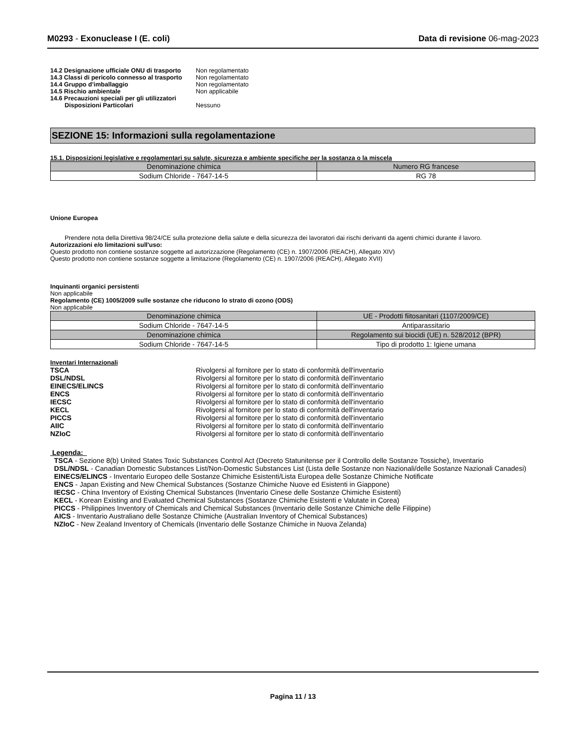M0293 - Exonuclease I (E. coli)
Data di revisione 06-mag-2023
14.2 Designazione ufficiale ONU di trasporto
Non regolamentato
14.3 Classi di pericolo connesso al trasporto
Non regolamentato
14.4 Gruppo d’imballaggio Non regolamentato
14.5 Rischio ambientale Non applicabile
14.6 Precauzioni speciali per gli utilizzatori
Disposizioni Particolari Nessuno
SEZIONE 15: Informazioni sulla regolamentazione
15.1. Disposizioni legislative e regolamentari su salute, sicurezza e ambiente specifiche per la sostanza o la miscela
| Denominazione chimica | Numero RG francese |
| --- | --- |
| Sodium Chloride - 7647-14-5 | RG 78 |
Unione Europea
Prendere nota della Direttiva 98/24/CE sulla protezione della salute e della sicurezza dei lavoratori dai rischi derivanti da agenti chimici durante il lavoro.
Autorizzazioni e/o limitazioni sull'uso:
Questo prodotto non contiene sostanze soggette ad autorizzazione (Regolamento (CE) n. 1907/2006 (REACH), Allegato XIV)
Questo prodotto non contiene sostanze soggette a limitazione (Regolamento (CE) n. 1907/2006 (REACH), Allegato XVII)
Inquinanti organici persistenti
Non applicabile
Regolamento (CE) 1005/2009 sulle sostanze che riducono lo strato di ozono (ODS)
Non applicabile
| Denominazione chimica | UE - Prodotti fiitosanitari (1107/2009/CE) |
| --- | --- |
| Sodium Chloride - 7647-14-5 | Antiparassitario |
| Denominazione chimica | Regolamento sui biocidi (UE) n. 528/2012 (BPR) |
| Sodium Chloride - 7647-14-5 | Tipo di prodotto 1: Igiene umana |
Inventari Internazionali
| TSCA | Rivolgersi al fornitore per lo stato di conformità dell'inventario |
| DSL/NDSL | Rivolgersi al fornitore per lo stato di conformità dell'inventario |
| EINECS/ELINCS | Rivolgersi al fornitore per lo stato di conformità dell'inventario |
| ENCS | Rivolgersi al fornitore per lo stato di conformità dell'inventario |
| IECSC | Rivolgersi al fornitore per lo stato di conformità dell'inventario |
| KECL | Rivolgersi al fornitore per lo stato di conformità dell'inventario |
| PICCS | Rivolgersi al fornitore per lo stato di conformità dell'inventario |
| AIIC | Rivolgersi al fornitore per lo stato di conformità dell'inventario |
| NZIoC | Rivolgersi al fornitore per lo stato di conformità dell'inventario |
Legenda:
TSCA - Sezione 8(b) United States Toxic Substances Control Act (Decreto Statunitense per il Controllo delle Sostanze Tossiche), Inventario
DSL/NDSL - Canadian Domestic Substances List/Non-Domestic Substances List (Lista delle Sostanze non Nazionali/delle Sostanze Nazionali Canadesi)
EINECS/ELINCS - Inventario Europeo delle Sostanze Chimiche Esistenti/Lista Europea delle Sostanze Chimiche Notificate
ENCS - Japan Existing and New Chemical Substances (Sostanze Chimiche Nuove ed Esistenti in Giappone)
IECSC - China Inventory of Existing Chemical Substances (Inventario Cinese delle Sostanze Chimiche Esistenti)
KECL - Korean Existing and Evaluated Chemical Substances (Sostanze Chimiche Esistenti e Valutate in Corea)
PICCS - Philippines Inventory of Chemicals and Chemical Substances (Inventario delle Sostanze Chimiche delle Filippine)
AICS - Inventario Australiano delle Sostanze Chimiche (Australian Inventory of Chemical Substances)
NZIoC - New Zealand Inventory of Chemicals (Inventario delle Sostanze Chimiche in Nuova Zelanda)
Pagina 11 / 13